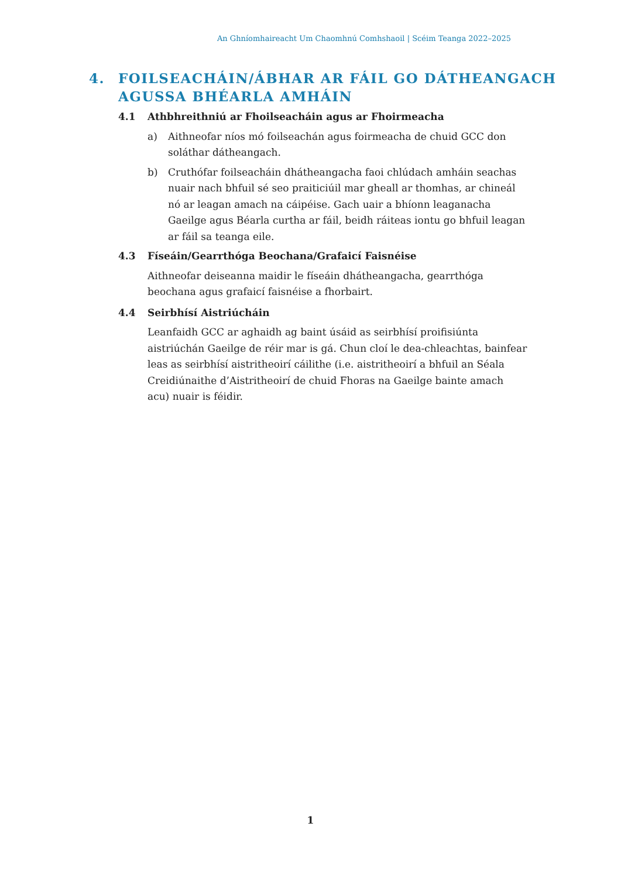An Ghníomhaireacht Um Chaomhnú Comhshaoil | Scéim Teanga 2022–2025
4. FOILSEACHÁIN/ÁBHAR AR FÁIL GO DÁTHEANGACH
AGUSSA BHÉARLA AMHÁIN
4.1 Athbhreithniú ar Fhoilseacháin agus ar Fhoirmeacha
a) Aithneofar níos mó foilseachán agus foirmeacha de chuid GCC don soláthar dátheangach.
b) Cruthófar foilseacháin dhátheangacha faoi chlúdach amháin seachas nuair nach bhfuil sé seo praiticiúil mar gheall ar thomhas, ar chineál nó ar leagan amach na cáipéise. Gach uair a bhíonn leaganacha Gaeilge agus Béarla curtha ar fáil, beidh ráiteas iontu go bhfuil leagan ar fáil sa teanga eile.
4.3 Físeáin/Gearrthóga Beochana/Grafaicí Faisnéise
Aithneofar deiseanna maidir le físeáin dhátheangacha, gearrthóga beochana agus grafaicí faisnéise a fhorbairt.
4.4 Seirbhísí Aistriúcháin
Leanfaidh GCC ar aghaidh ag baint úsáid as seirbhísí proifisiúnta aistriúchán Gaeilge de réir mar is gá. Chun cloí le dea-chleachtas, bainfear leas as seirbhísí aistritheoirí cáilithe (i.e. aistritheoirí a bhfuil an Séala Creidiúnaithe d’Aistritheoirí de chuid Fhoras na Gaeilge bainte amach acu) nuair is féidir.
1